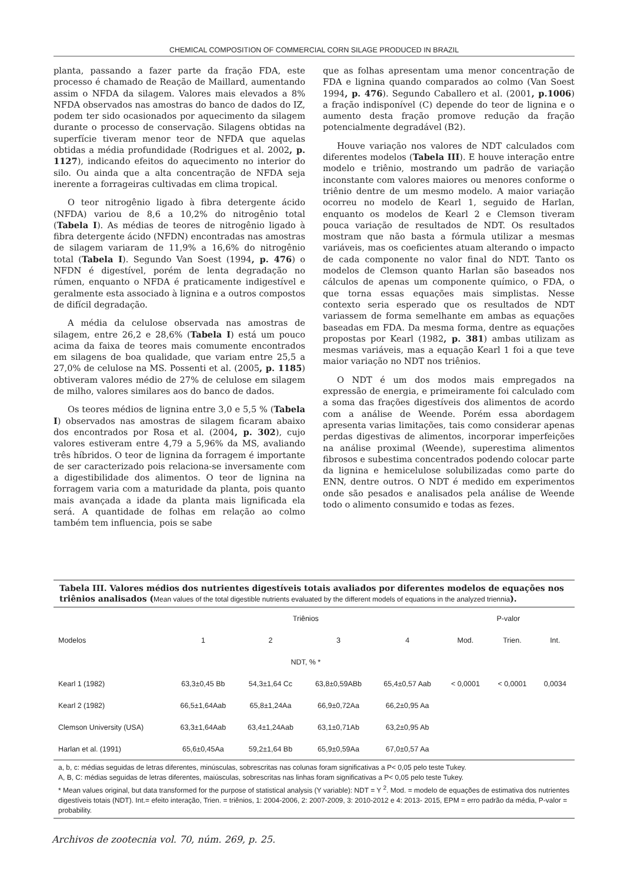CHEMICAL COMPOSITION OF COMMERCIAL CORN SILAGE PRODUCED IN BRAZIL
planta, passando a fazer parte da fração FDA, este processo é chamado de Reação de Maillard, aumentando assim o NFDA da silagem. Valores mais elevados a 8% NFDA observados nas amostras do banco de dados do IZ, podem ter sido ocasionados por aquecimento da silagem durante o processo de conservação. Silagens obtidas na superfície tiveram menor teor de NFDA que aquelas obtidas a média profundidade (Rodrigues et al. 2002, p. 1127), indicando efeitos do aquecimento no interior do silo. Ou ainda que a alta concentração de NFDA seja inerente a forrageiras cultivadas em clima tropical.
O teor nitrogênio ligado à fibra detergente ácido (NFDA) variou de 8,6 a 10,2% do nitrogênio total (Tabela I). As médias de teores de nitrogênio ligado à fibra detergente ácido (NFDN) encontradas nas amostras de silagem variaram de 11,9% a 16,6% do nitrogênio total (Tabela I). Segundo Van Soest (1994, p. 476) o NFDN é digestível, porém de lenta degradação no rúmen, enquanto o NFDA é praticamente indigestível e geralmente esta associado à lignina e a outros compostos de difícil degradação.
A média da celulose observada nas amostras de silagem, entre 26,2 e 28,6% (Tabela I) está um pouco acima da faixa de teores mais comumente encontrados em silagens de boa qualidade, que variam entre 25,5 a 27,0% de celulose na MS. Possenti et al. (2005, p. 1185) obtiveram valores médio de 27% de celulose em silagem de milho, valores similares aos do banco de dados.
Os teores médios de lignina entre 3,0 e 5,5 % (Tabela I) observados nas amostras de silagem ficaram abaixo dos encontrados por Rosa et al. (2004, p. 302), cujo valores estiveram entre 4,79 a 5,96% da MS, avaliando três híbridos. O teor de lignina da forragem é importante de ser caracterizado pois relaciona-se inversamente com a digestibilidade dos alimentos. O teor de lignina na forragem varia com a maturidade da planta, pois quanto mais avançada a idade da planta mais lignificada ela será. A quantidade de folhas em relação ao colmo também tem influencia, pois se sabe
que as folhas apresentam uma menor concentração de FDA e lignina quando comparados ao colmo (Van Soest 1994, p. 476). Segundo Caballero et al. (2001, p.1006) a fração indisponível (C) depende do teor de lignina e o aumento desta fração promove redução da fração potencialmente degradável (B2).
Houve variação nos valores de NDT calculados com diferentes modelos (Tabela III). E houve interação entre modelo e triênio, mostrando um padrão de variação inconstante com valores maiores ou menores conforme o triênio dentre de um mesmo modelo. A maior variação ocorreu no modelo de Kearl 1, seguido de Harlan, enquanto os modelos de Kearl 2 e Clemson tiveram pouca variação de resultados de NDT. Os resultados mostram que não basta a fórmula utilizar a mesmas variáveis, mas os coeficientes atuam alterando o impacto de cada componente no valor final do NDT. Tanto os modelos de Clemson quanto Harlan são baseados nos cálculos de apenas um componente químico, o FDA, o que torna essas equações mais simplistas. Nesse contexto seria esperado que os resultados de NDT variassem de forma semelhante em ambas as equações baseadas em FDA. Da mesma forma, dentre as equações propostas por Kearl (1982, p. 381) ambas utilizam as mesmas variáveis, mas a equação Kearl 1 foi a que teve maior variação no NDT nos triênios.
O NDT é um dos modos mais empregados na expressão de energia, e primeiramente foi calculado com a soma das frações digestíveis dos alimentos de acordo com a análise de Weende. Porém essa abordagem apresenta varias limitações, tais como considerar apenas perdas digestivas de alimentos, incorporar imperfeições na análise proximal (Weende), superestima alimentos fibrosos e subestima concentrados podendo colocar parte da lignina e hemicelulose solubilizadas como parte do ENN, dentre outros. O NDT é medido em experimentos onde são pesados e analisados pela análise de Weende todo o alimento consumido e todas as fezes.
Tabela III. Valores médios dos nutrientes digestíveis totais avaliados por diferentes modelos de equações nos triênios analisados (Mean values of the total digestible nutrients evaluated by the different models of equations in the analyzed triennia).
| | Triênios | | | | P-valor | | |
| --- | --- | --- | --- | --- | --- | --- | --- |
| Modelos | 1 | 2 | 3 | 4 | Mod. | Trien. | Int. |
| | NDT, % * | | | | | | |
| Kearl 1 (1982) | 63,3±0,45 Bb | 54,3±1,64 Cc | 63,8±0,59ABb | 65,4±0,57 Aab | < 0,0001 | < 0,0001 | 0,0034 |
| Kearl 2 (1982) | 66,5±1,64Aab | 65,8±1,24Aa | 66,9±0,72Aa | 66,2±0,95 Aa | | | |
| Clemson University (USA) | 63,3±1,64Aab | 63,4±1,24Aab | 63,1±0,71Ab | 63,2±0,95 Ab | | | |
| Harlan et al. (1991) | 65,6±0,45Aa | 59,2±1,64 Bb | 65,9±0,59Aa | 67,0±0,57 Aa | | | |
a, b, c: médias seguidas de letras diferentes, minúsculas, sobrescritas nas colunas foram significativas a P< 0,05 pelo teste Tukey.
A, B, C: médias seguidas de letras diferentes, maiúsculas, sobrescritas nas linhas foram significativas a P< 0,05 pelo teste Tukey.
* Mean values original, but data transformed for the purpose of statistical analysis (Y variable): NDT = Y <sup>2</sup>. Mod. = modelo de equações de estimativa dos nutrientes digestíveis totais (NDT). Int.= efeito interação, Trien. = triênios, 1: 2004-2006, 2: 2007-2009, 3: 2010-2012 e 4: 2013- 2015, EPM = erro padrão da média, P-valor = probability.
Archivos de zootecnia vol. 70, núm. 269, p. 25.